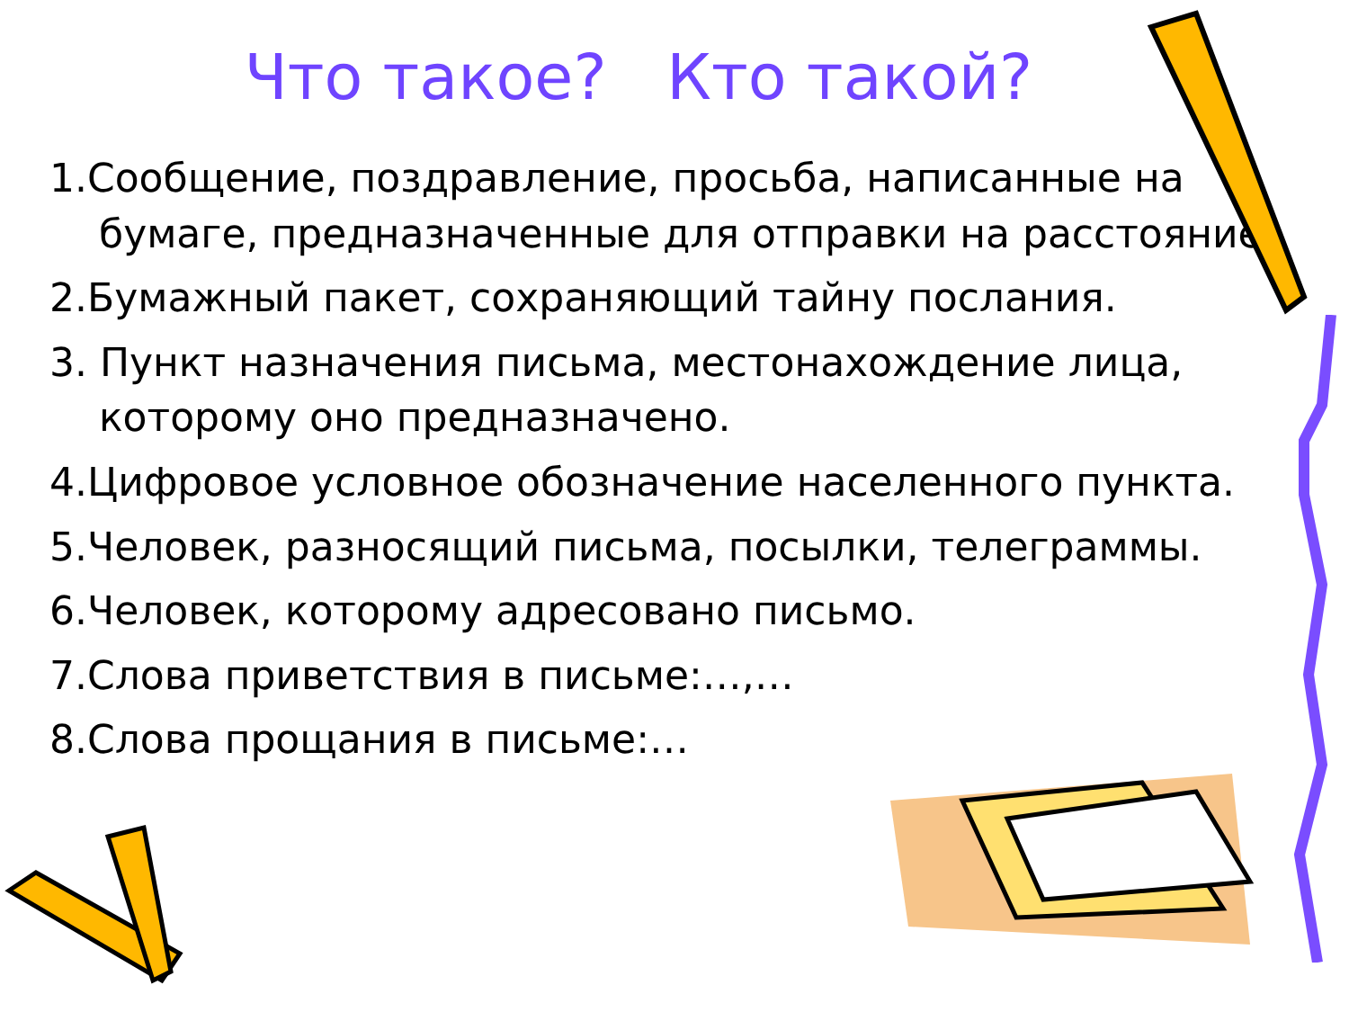Что такое? Кто такой?
1.Сообщение, поздравление, просьба, написанные на бумаге, предназначенные для отправки на расстояние.
2.Бумажный пакет, сохраняющий тайну послания.
3. Пункт назначения письма, местонахождение лица, которому оно предназначено.
4.Цифровое условное обозначение населенного пункта.
5.Человек, разносящий письма, посылки, телеграммы.
6.Человек, которому адресовано письмо.
7.Слова приветствия в письме:…,…
8.Слова прощания в письме:…